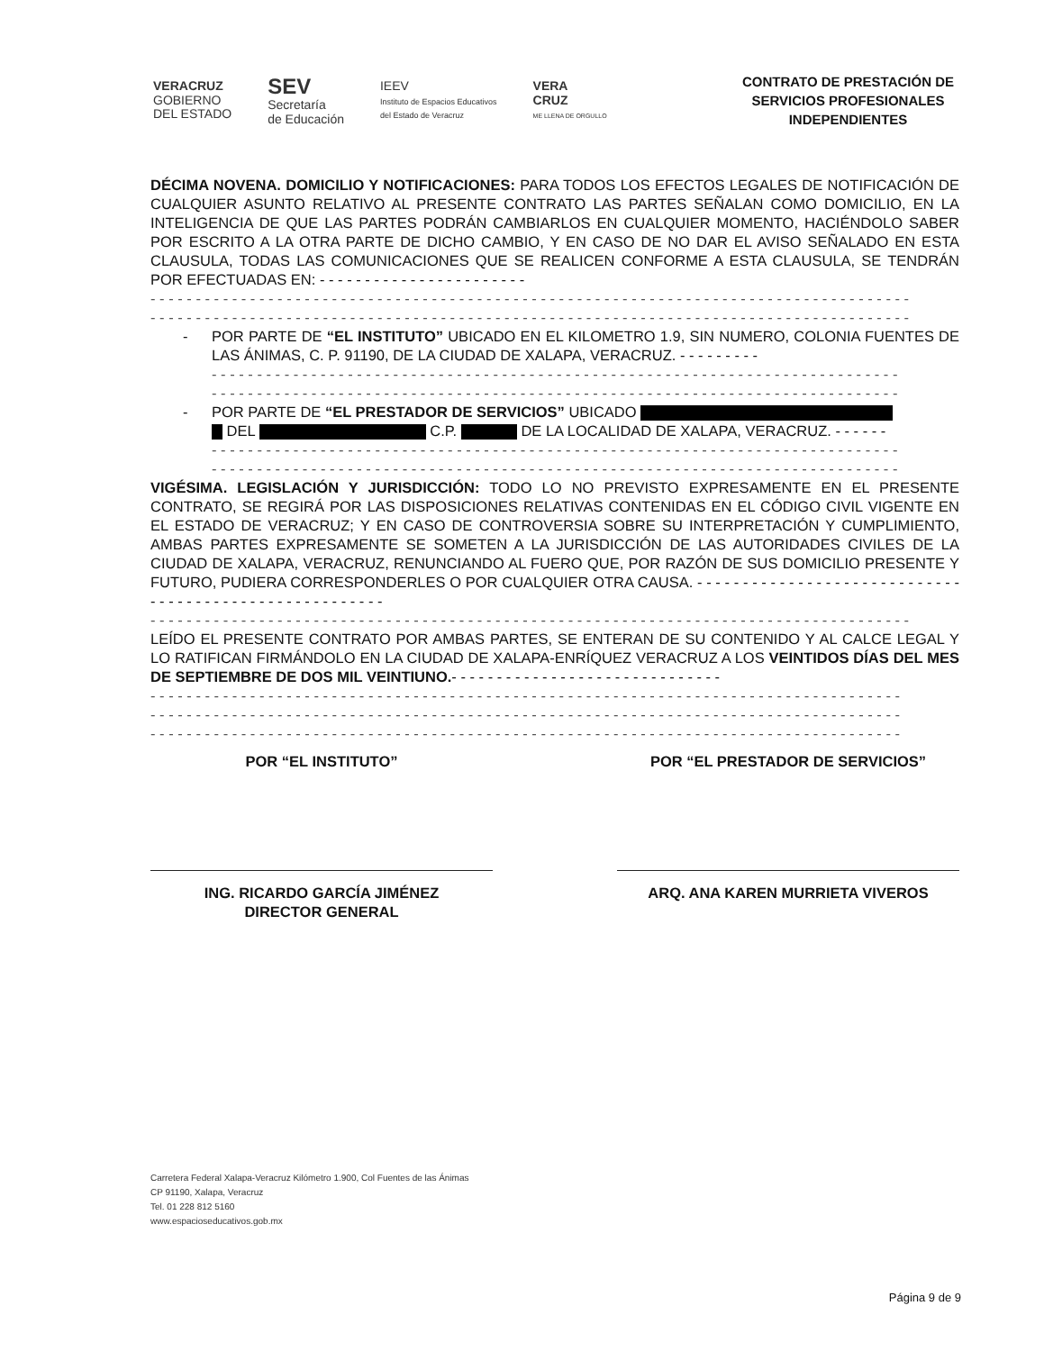VERACRUZ
GOBIERNO
DEL ESTADO
SEV
Secretaría
de Educación
IEEV
Instituto de Espacios Educativos
del Estado de Veracruz
VERA
CRUZ
ME LLENA DE ORGULLO
CONTRATO DE PRESTACIÓN DE
SERVICIOS PROFESIONALES
INDEPENDIENTES
DÉCIMA NOVENA. DOMICILIO Y NOTIFICACIONES: PARA TODOS LOS EFECTOS LEGALES DE NOTIFICACIÓN DE CUALQUIER ASUNTO RELATIVO AL PRESENTE CONTRATO LAS PARTES SEÑALAN COMO DOMICILIO, EN LA INTELIGENCIA DE QUE LAS PARTES PODRÁN CAMBIARLOS EN CUALQUIER MOMENTO, HACIÉNDOLO SABER POR ESCRITO A LA OTRA PARTE DE DICHO CAMBIO, Y EN CASO DE NO DAR EL AVISO SEÑALADO EN ESTA CLAUSULA, TODAS LAS COMUNICACIONES QUE SE REALICEN CONFORME A ESTA CLAUSULA, SE TENDRÁN POR EFECTUADAS EN: - - - - - - - - - - - - - - - - - - - - - - -
- - - - - - - - - - - - - - - - - - - - - - - - - - - - - - - - - - - - - - - - - - - - - - - - - - - - - - - - - - - - - - - - - - - - - - - - - - - - - - - - - - - -
- - - - - - - - - - - - - - - - - - - - - - - - - - - - - - - - - - - - - - - - - - - - - - - - - - - - - - - - - - - - - - - - - - - - - - - - - - - - - - - - - - - -
- POR PARTE DE “EL INSTITUTO” UBICADO EN EL KILOMETRO 1.9, SIN NUMERO, COLONIA FUENTES DE LAS ÁNIMAS, C. P. 91190, DE LA CIUDAD DE XALAPA, VERACRUZ. - - - - - - - - -
- - - - - - - - - - - - - - - - - - - - - - - - - - - - - - - - - - - - - - - - - - - - - - - - - - - - - - - - - - - - - - - - - - - - - - - - - - - -
- - - - - - - - - - - - - - - - - - - - - - - - - - - - - - - - - - - - - - - - - - - - - - - - - - - - - - - - - - - - - - - - - - - - - - - - - - - -
- POR PARTE DE “EL PRESTADOR DE SERVICIOS” UBICADO
DEL C.P. DE LA LOCALIDAD DE XALAPA, VERACRUZ. - - - - - -
- - - - - - - - - - - - - - - - - - - - - - - - - - - - - - - - - - - - - - - - - - - - - - - - - - - - - - - - - - - - - - - - - - - - - - - - - - - -
- - - - - - - - - - - - - - - - - - - - - - - - - - - - - - - - - - - - - - - - - - - - - - - - - - - - - - - - - - - - - - - - - - - - - - - - - - - -
VIGÉSIMA. LEGISLACIÓN Y JURISDICCIÓN: TODO LO NO PREVISTO EXPRESAMENTE EN EL PRESENTE CONTRATO, SE REGIRÁ POR LAS DISPOSICIONES RELATIVAS CONTENIDAS EN EL CÓDIGO CIVIL VIGENTE EN EL ESTADO DE VERACRUZ; Y EN CASO DE CONTROVERSIA SOBRE SU INTERPRETACIÓN Y CUMPLIMIENTO, AMBAS PARTES EXPRESAMENTE SE SOMETEN A LA JURISDICCIÓN DE LAS AUTORIDADES CIVILES DE LA CIUDAD DE XALAPA, VERACRUZ, RENUNCIANDO AL FUERO QUE, POR RAZÓN DE SUS DOMICILIO PRESENTE Y FUTURO, PUDIERA CORRESPONDERLES O POR CUALQUIER OTRA CAUSA. - - - - - - - - - - - - - - - - - - - - - - - - - - - - - - - - - - - - - - - - - - - - - - - - - - - - - - -
- - - - - - - - - - - - - - - - - - - - - - - - - - - - - - - - - - - - - - - - - - - - - - - - - - - - - - - - - - - - - - - - - - - - - - - - - - - - - - - - - - - -
LEÍDO EL PRESENTE CONTRATO POR AMBAS PARTES, SE ENTERAN DE SU CONTENIDO Y AL CALCE LEGAL Y LO RATIFICAN FIRMÁNDOLO EN LA CIUDAD DE XALAPA-ENRÍQUEZ VERACRUZ A LOS VEINTIDOS DÍAS DEL MES DE SEPTIEMBRE DE DOS MIL VEINTIUNO.- - - - - - - - - - - - - - - - - - - - - - - - - - - - - -
- - - - - - - - - - - - - - - - - - - - - - - - - - - - - - - - - - - - - - - - - - - - - - - - - - - - - - - - - - - - - - - - - - - - - - - - - - - - - - - - - - -
- - - - - - - - - - - - - - - - - - - - - - - - - - - - - - - - - - - - - - - - - - - - - - - - - - - - - - - - - - - - - - - - - - - - - - - - - - - - - - - - - - -
- - - - - - - - - - - - - - - - - - - - - - - - - - - - - - - - - - - - - - - - - - - - - - - - - - - - - - - - - - - - - - - - - - - - - - - - - - - - - - - - - - -
POR “EL INSTITUTO”
ING. RICARDO GARCÍA JIMÉNEZ
DIRECTOR GENERAL
POR “EL PRESTADOR DE SERVICIOS”
ARQ. ANA KAREN MURRIETA VIVEROS
Carretera Federal Xalapa-Veracruz Kilómetro 1.900, Col Fuentes de las Ánimas
CP 91190, Xalapa, Veracruz
Tel. 01 228 812 5160
www.espacioseducativos.gob.mx
Página 9 de 9